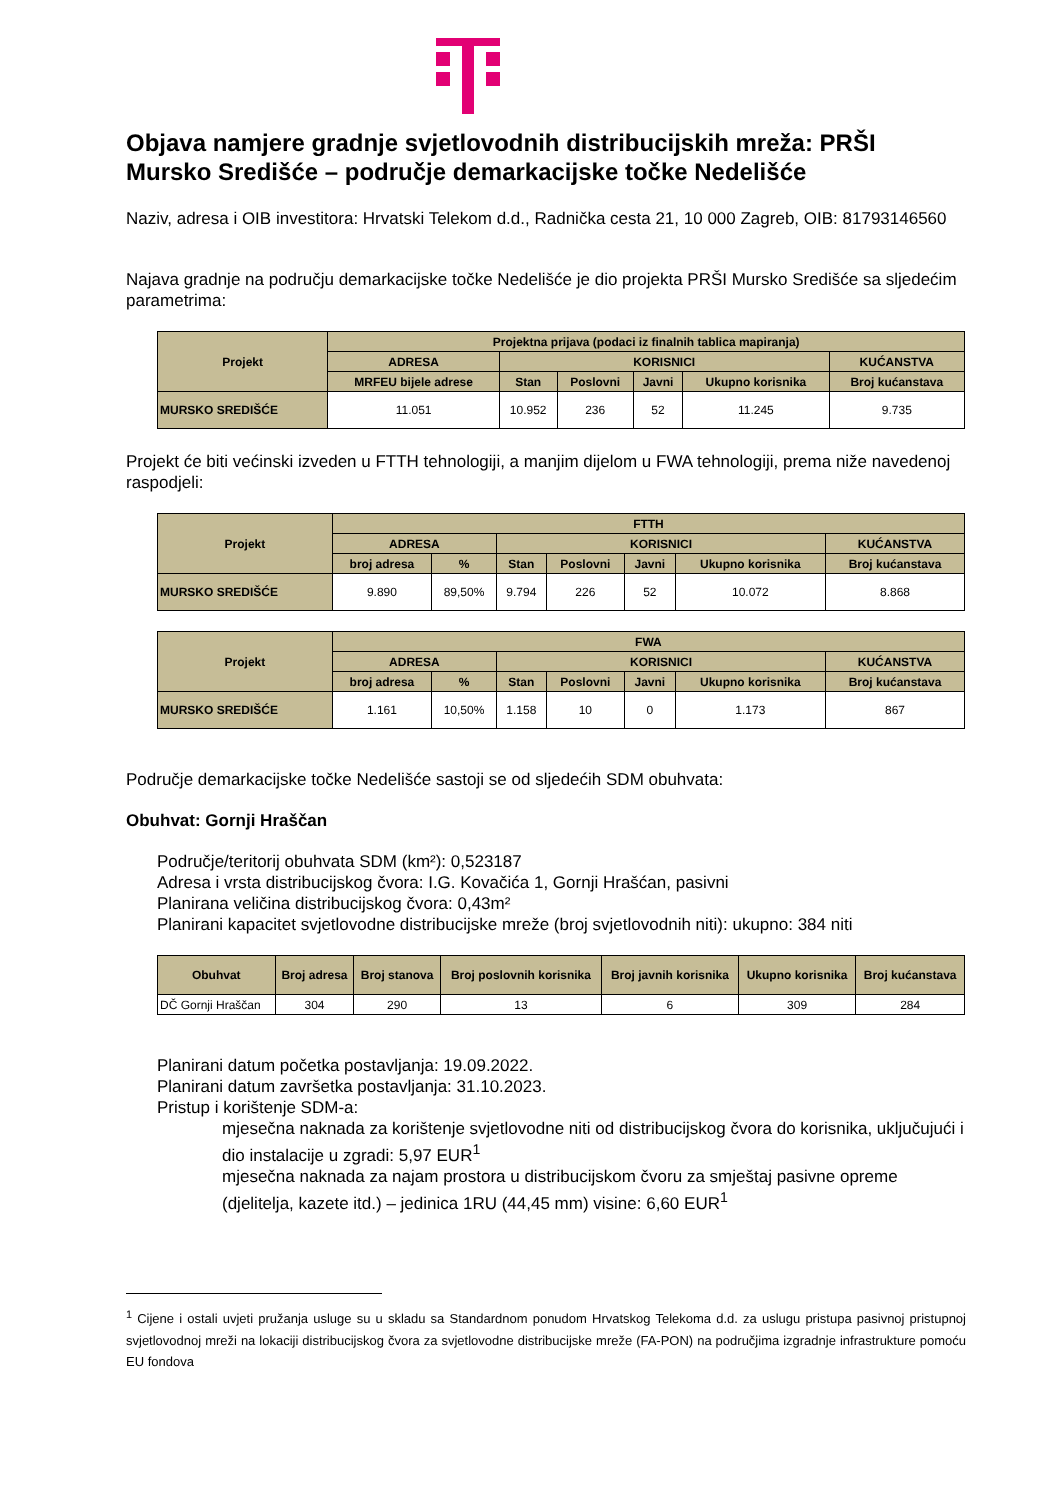Objava namjere gradnje svjetlovodnih distribucijskih mreža: PRŠI Mursko Središće – područje demarkacijske točke Nedelišće
Naziv, adresa i OIB investitora: Hrvatski Telekom d.d., Radnička cesta 21, 10 000 Zagreb, OIB: 81793146560
Najava gradnje na području demarkacijske točke Nedelišće je dio projekta PRŠI Mursko Središće sa sljedećim parametrima:
| Projekt | Projektna prijava (podaci iz finalnih tablica mapiranja) | | | | | |
| --- | --- | --- | --- | --- | --- | --- |
| | ADRESA | KORISNICI | | | | KUĆANSTVA |
| | MRFEU bijele adrese | Stan | Poslovni | Javni | Ukupno korisnika | Broj kućanstava |
| MURSKO SREDIŠĆE | 11.051 | 10.952 | 236 | 52 | 11.245 | 9.735 |
Projekt će biti većinski izveden u FTTH tehnologiji, a manjim dijelom u FWA tehnologiji, prema niže navedenoj raspodjeli:
| Projekt | FTTH | | | | | | |
| --- | --- | --- | --- | --- | --- | --- | --- |
| | ADRESA | | KORISNICI | | | | KUĆANSTVA |
| | broj adresa | % | Stan | Poslovni | Javni | Ukupno korisnika | Broj kućanstava |
| MURSKO SREDIŠĆE | 9.890 | 89,50% | 9.794 | 226 | 52 | 10.072 | 8.868 |
| Projekt | FWA | | | | | | |
| --- | --- | --- | --- | --- | --- | --- | --- |
| | ADRESA | | KORISNICI | | | | KUĆANSTVA |
| | broj adresa | % | Stan | Poslovni | Javni | Ukupno korisnika | Broj kućanstava |
| MURSKO SREDIŠĆE | 1.161 | 10,50% | 1.158 | 10 | 0 | 1.173 | 867 |
Područje demarkacijske točke Nedelišće sastoji se od sljedećih SDM obuhvata:
Obuhvat: Gornji Hraščan
Područje/teritorij obuhvata SDM (km²): 0,523187
Adresa i vrsta distribucijskog čvora: I.G. Kovačića 1, Gornji Hrašćan, pasivni
Planirana veličina distribucijskog čvora: 0,43m²
Planirani kapacitet svjetlovodne distribucijske mreže (broj svjetlovodnih niti): ukupno: 384 niti
| Obuhvat | Broj adresa | Broj stanova | Broj poslovnih korisnika | Broj javnih korisnika | Ukupno korisnika | Broj kućanstava |
| --- | --- | --- | --- | --- | --- | --- |
| DČ Gornji Hraščan | 304 | 290 | 13 | 6 | 309 | 284 |
Planirani datum početka postavljanja: 19.09.2022.
Planirani datum završetka postavljanja: 31.10.2023.
Pristup i korištenje SDM-a:
mjesečna naknada za korištenje svjetlovodne niti od distribucijskog čvora do korisnika, uključujući i dio instalacije u zgradi: 5,97 EUR<sup>1</sup>
mjesečna naknada za najam prostora u distribucijskom čvoru za smještaj pasivne opreme (djelitelja, kazete itd.) – jedinica 1RU (44,45 mm) visine: 6,60 EUR<sup>1</sup>
<sup>1</sup> Cijene i ostali uvjeti pružanja usluge su u skladu sa Standardnom ponudom Hrvatskog Telekoma d.d. za uslugu pristupa pasivnoj pristupnoj svjetlovodnoj mreži na lokaciji distribucijskog čvora za svjetlovodne distribucijske mreže (FA-PON) na područjima izgradnje infrastrukture pomoću EU fondova